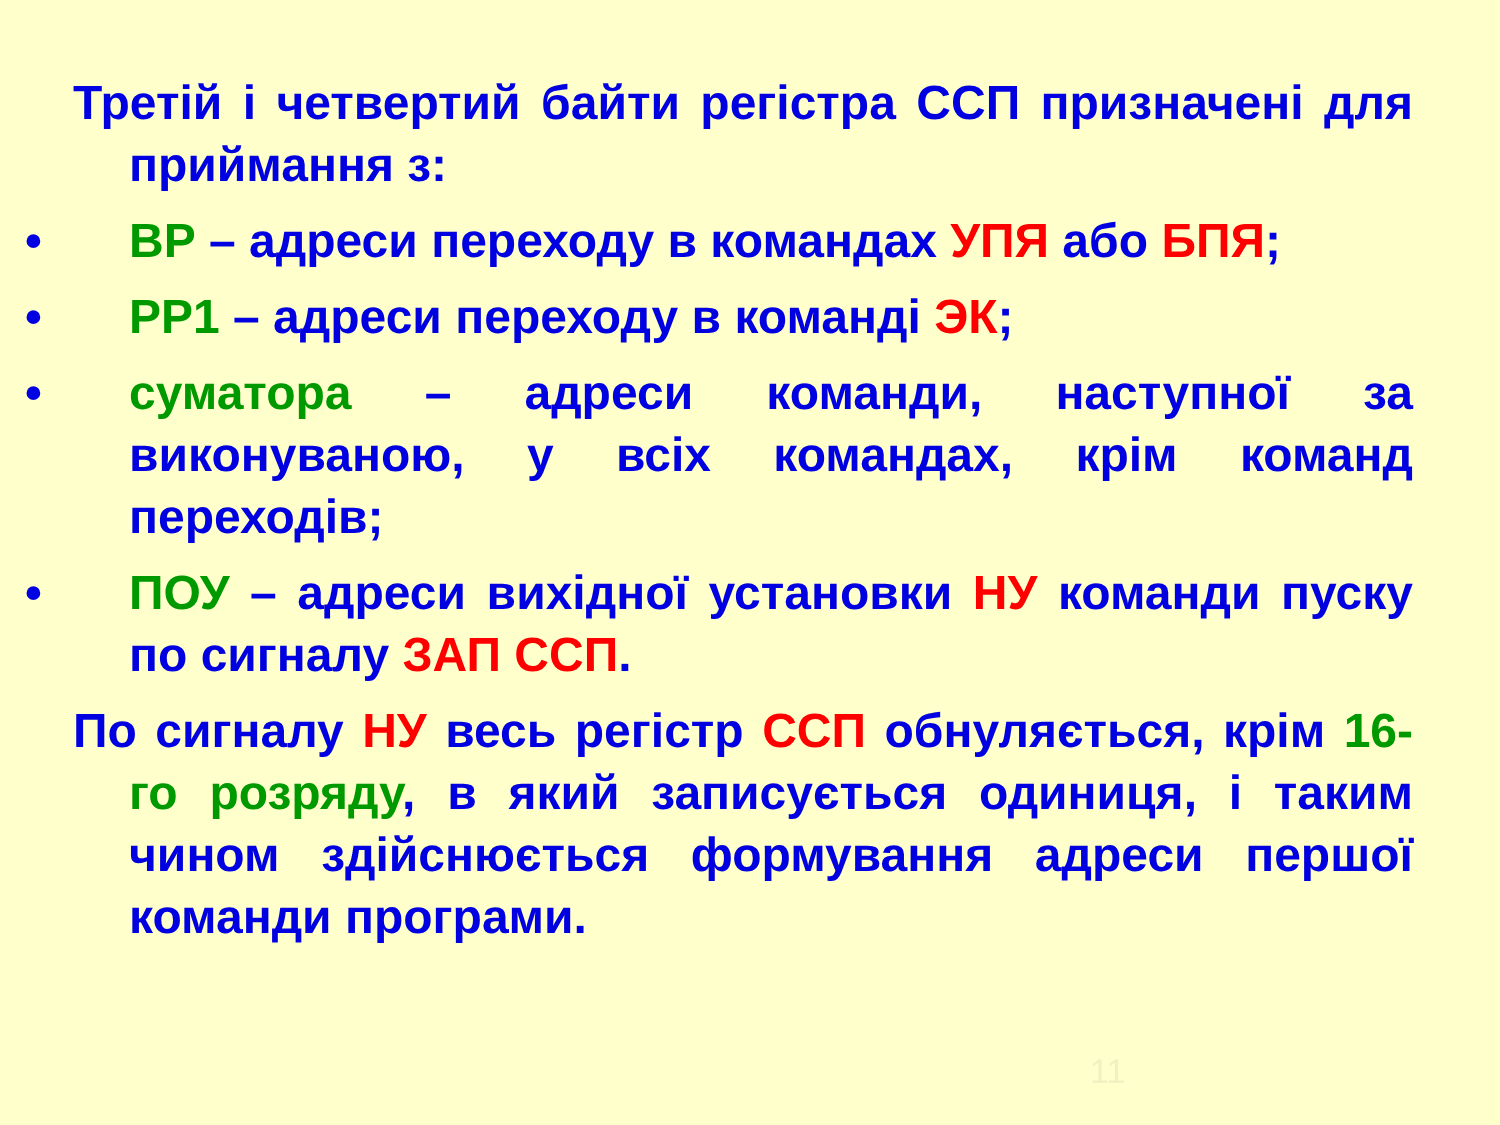Третій і четвертий байти регістра ССП призначені для приймання з:
• ВР – адреси переходу в командах УПЯ або БПЯ;
• РР1 – адреси переходу в команді ЭК;
• суматора – адреси команди, наступної за виконуваною, у всіх командах, крім команд переходів;
• ПОУ – адреси вихідної установки НУ команди пуску по сигналу ЗАП ССП.
По сигналу НУ весь регістр ССП обнуляється, крім 16-го розряду, в який записується одиниця, і таким чином здійснюється формування адреси першої команди програми.
11